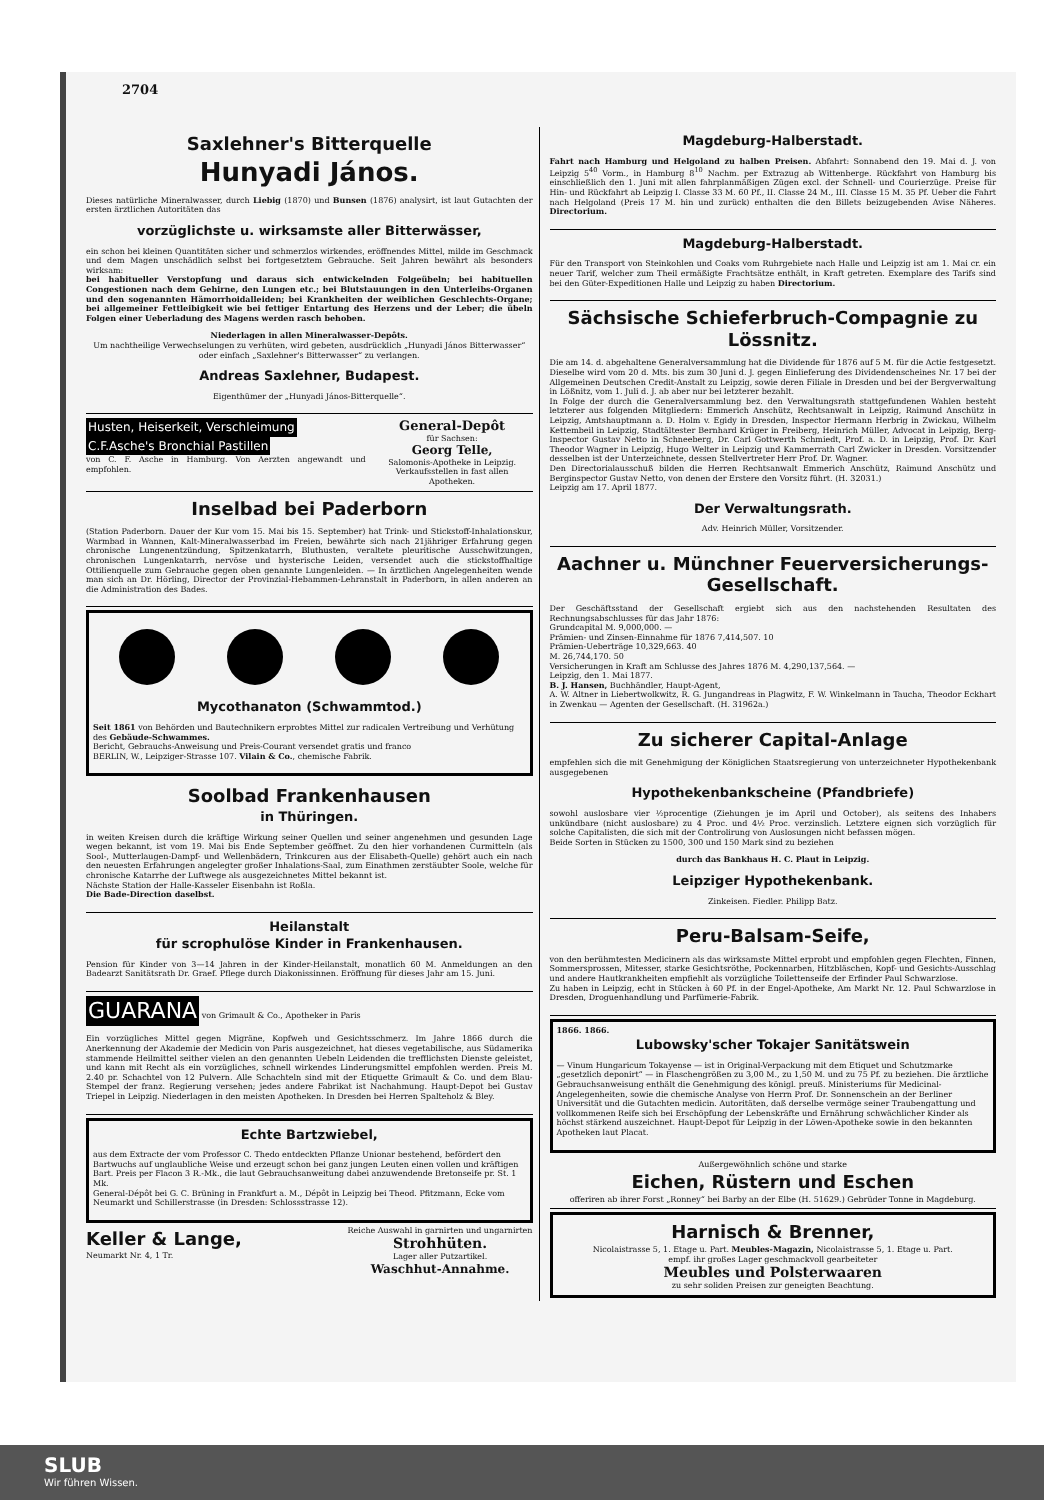2704
Saxlehner's Bitterquelle
Hunyadi János.
Dieses natürliche Mineralwasser, durch Liebig (1870) und Bunsen (1876) analysirt, ist laut Gutachten der ersten ärztlichen Autoritäten das
vorzüglichste u. wirksamste aller Bitterwässer,
ein schon bei kleinen Quantitäten sicher und schmerzlos wirkendes, eröffnendes Mittel, milde im Geschmack und dem Magen unschädlich selbst bei fortgesetztem Gebrauche. Seit Jahren bewährt als besonders wirksam:
bei habitueller Verstopfung und daraus sich entwickelnden Folgeübeln; bei habituellen Congestionen nach dem Gehirne, den Lungen etc.; bei Blutstauungen in den Unterleibs-Organen und den sogenannten Hämorrhoidalleiden; bei Krankheiten der weiblichen Geschlechts-Organe; bei allgemeiner Fettleibigkeit wie bei fettiger Entartung des Herzens und der Leber; die übeln Folgen einer Ueberladung des Magens werden rasch behoben.
Niederlagen in allen Mineralwasser-Depôts.
Um nachtheilige Verwechselungen zu verhüten, wird gebeten, ausdrücklich „Hunyadi János Bitterwasser“ oder einfach „Saxlehner's Bitterwasser“ zu verlangen.
Andreas Saxlehner, Budapest.
Eigenthümer der „Hunyadi János-Bitterquelle“.
Husten, Heiserkeit, Verschleimung
C.F.Asche's Bronchial Pastillen
von C. F. Asche in Hamburg. Von Aerzten angewandt und empfohlen.
General-Depôt
für Sachsen:
Georg Telle,
Salomonis-Apotheke in Leipzig.
Verkaufsstellen in fast allen Apotheken.
Inselbad bei Paderborn
(Station Paderborn. Dauer der Kur vom 15. Mai bis 15. September) hat Trink- und Stickstoff-Inhalationskur, Warmbad in Wannen, Kalt-Mineralwasserbad im Freien, bewährte sich nach 21jähriger Erfahrung gegen chronische Lungenentzündung, Spitzenkatarrh, Bluthusten, veraltete pleuritische Ausschwitzungen, chronischen Lungenkatarrh, nervöse und hysterische Leiden, versendet auch die stickstoffhaltige Ottilienquelle zum Gebrauche gegen oben genannte Lungenleiden. — In ärztlichen Angelegenheiten wende man sich an Dr. Hörling, Director der Provinzial-Hebammen-Lehranstalt in Paderborn, in allen anderen an die Administration des Bades.
Mycothanaton (Schwammtod.)
Seit 1861 von Behörden und Bautechnikern erprobtes Mittel zur radicalen Vertreibung und Verhütung des Gebäude-Schwammes.
Bericht, Gebrauchs-Anweisung und Preis-Courant versendet gratis und franco
BERLIN, W., Leipziger-Strasse 107. Vilain & Co., chemische Fabrik.
Soolbad Frankenhausen
in Thüringen.
in weiten Kreisen durch die kräftige Wirkung seiner Quellen und seiner angenehmen und gesunden Lage wegen bekannt, ist vom 19. Mai bis Ende September geöffnet. Zu den hier vorhandenen Curmitteln (als Sool-, Mutterlaugen-Dampf- und Wellenbädern, Trinkcuren aus der Elisabeth-Quelle) gehört auch ein nach den neuesten Erfahrungen angelegter großer Inhalations-Saal, zum Einathmen zerstäubter Soole, welche für chronische Katarrhe der Luftwege als ausgezeichnetes Mittel bekannt ist.
Nächste Station der Halle-Kasseler Eisenbahn ist Roßla.
Die Bade-Direction daselbst.
Heilanstalt
für scrophulöse Kinder in Frankenhausen.
Pension für Kinder von 3—14 Jahren in der Kinder-Heilanstalt, monatlich 60 M. Anmeldungen an den Badearzt Sanitätsrath Dr. Graef. Pflege durch Diakonissinnen. Eröffnung für dieses Jahr am 15. Juni.
GUARANA von Grimault & Co., Apotheker in Paris
Ein vorzügliches Mittel gegen Migräne, Kopfweh und Gesichtsschmerz. Im Jahre 1866 durch die Anerkennung der Akademie der Medicin von Paris ausgezeichnet, hat dieses vegetabilische, aus Südamerika stammende Heilmittel seither vielen an den genannten Uebeln Leidenden die trefflichsten Dienste geleistet, und kann mit Recht als ein vorzügliches, schnell wirkendes Linderungsmittel empfohlen werden. Preis M. 2.40 pr. Schachtel von 12 Pulvern. Alle Schachteln sind mit der Etiquette Grimault & Co. und dem Blau-Stempel der franz. Regierung versehen; jedes andere Fabrikat ist Nachahmung. Haupt-Depot bei Gustav Triepel in Leipzig. Niederlagen in den meisten Apotheken. In Dresden bei Herren Spalteholz & Bley.
Echte Bartzwiebel,
aus dem Extracte der vom Professor C. Thedo entdeckten Pflanze Unionar bestehend, befördert den Bartwuchs auf unglaubliche Weise und erzeugt schon bei ganz jungen Leuten einen vollen und kräftigen Bart. Preis per Flacon 3 R.-Mk., die laut Gebrauchsanweitung dabei anzuwendende Bretonseife pr. St. 1 Mk.
General-Dépôt bei G. C. Brüning in Frankfurt a. M., Dépôt in Leipzig bei Theod. Pfitzmann, Ecke vom Neumarkt und Schillerstrasse (in Dresden: Schlossstrasse 12).
Keller & Lange,
Neumarkt Nr. 4, 1 Tr.
Reiche Auswahl in garnirten und ungarnirten
Strohhüten.
Lager aller Putzartikel.
Waschhut-Annahme.
Magdeburg-Halberstadt.
Fahrt nach Hamburg und Helgoland zu halben Preisen. Abfahrt: Sonnabend den 19. Mai d. J. von Leipzig 5<sup>40</sup> Vorm., in Hamburg 8<sup>10</sup> Nachm. per Extrazug ab Wittenberge. Rückfahrt von Hamburg bis einschließlich den 1. Juni mit allen fahrplanmäßigen Zügen excl. der Schnell- und Courierzüge. Preise für Hin- und Rückfahrt ab Leipzig I. Classe 33 M. 60 Pf., II. Classe 24 M., III. Classe 15 M. 35 Pf. Ueber die Fahrt nach Helgoland (Preis 17 M. hin und zurück) enthalten die den Billets beizugebenden Avise Näheres. Directorium.
Magdeburg-Halberstadt.
Für den Transport von Steinkohlen und Coaks vom Ruhrgebiete nach Halle und Leipzig ist am 1. Mai cr. ein neuer Tarif, welcher zum Theil ermäßigte Frachtsätze enthält, in Kraft getreten. Exemplare des Tarifs sind bei den Güter-Expeditionen Halle und Leipzig zu haben Directorium.
Sächsische Schieferbruch-Compagnie zu Lössnitz.
Die am 14. d. abgehaltene Generalversammlung hat die Dividende für 1876 auf 5 M. für die Actie festgesetzt. Dieselbe wird vom 20 d. Mts. bis zum 30 Juni d. J. gegen Einlieferung des Dividendenscheines Nr. 17 bei der Allgemeinen Deutschen Credit-Anstalt zu Leipzig, sowie deren Filiale in Dresden und bei der Bergverwaltung in Lößnitz, vom 1. Juli d. J. ab aber nur bei letzterer bezahlt.
In Folge der durch die Generalversammlung bez. den Verwaltungsrath stattgefundenen Wahlen besteht letzterer aus folgenden Mitgliedern: Emmerich Anschütz, Rechtsanwalt in Leipzig, Raimund Anschütz in Leipzig, Amtshauptmann a. D. Holm v. Egidy in Dresden, Inspector Hermann Herbrig in Zwickau, Wilhelm Kettembeil in Leipzig, Stadtältester Bernhard Krüger in Freiberg, Heinrich Müller, Advocat in Leipzig, Berg-Inspector Gustav Netto in Schneeberg, Dr. Carl Gottwerth Schmiedt, Prof. a. D. in Leipzig, Prof. Dr. Karl Theodor Wagner in Leipzig, Hugo Welter in Leipzig und Kammerrath Carl Zwicker in Dresden. Vorsitzender desselben ist der Unterzeichnete, dessen Stellvertreter Herr Prof. Dr. Wagner.
Den Directorialausschuß bilden die Herren Rechtsanwalt Emmerich Anschütz, Raimund Anschütz und Berginspector Gustav Netto, von denen der Erstere den Vorsitz führt. (H. 32031.)
Leipzig am 17. April 1877.
Der Verwaltungsrath.
Adv. Heinrich Müller, Vorsitzender.
Aachner u. Münchner Feuerversicherungs-Gesellschaft.
Der Geschäftsstand der Gesellschaft ergiebt sich aus den nachstehenden Resultaten des Rechnungsabschlusses für das Jahr 1876:
Grundcapital M. 9,000,000. —
Prämien- und Zinsen-Einnahme für 1876 7,414,507. 10
Prämien-Ueberträge 10,329,663. 40
M. 26,744,170. 50
Versicherungen in Kraft am Schlusse des Jahres 1876 M. 4,290,137,564. —
Leipzig, den 1. Mai 1877.
B. J. Hansen, Buchhändler, Haupt-Agent,
A. W. Altner in Liebertwolkwitz, R. G. Jungandreas in Plagwitz, F. W. Winkelmann in Taucha, Theodor Eckhart in Zwenkau — Agenten der Gesellschaft. (H. 31962a.)
Zu sicherer Capital-Anlage
empfehlen sich die mit Genehmigung der Königlichen Staatsregierung von unterzeichneter Hypothekenbank ausgegebenen
Hypothekenbankscheine (Pfandbriefe)
sowohl auslosbare vier ½procentige (Ziehungen je im April und October), als seitens des Inhabers unkündbare (nicht auslosbare) zu 4 Proc. und 4½ Proc. verzinslich. Letztere eignen sich vorzüglich für solche Capitalisten, die sich mit der Controlirung von Auslosungen nicht befassen mögen.
Beide Sorten in Stücken zu 1500, 300 und 150 Mark sind zu beziehen
durch das Bankhaus H. C. Plaut in Leipzig.
Leipziger Hypothekenbank.
Zinkeisen. Fiedler. Philipp Batz.
Peru-Balsam-Seife,
von den berühmtesten Medicinern als das wirksamste Mittel erprobt und empfohlen gegen Flechten, Finnen, Sommersprossen, Mitesser, starke Gesichtsröthe, Pockennarben, Hitzbläschen, Kopf- und Gesichts-Ausschlag und andere Hautkrankheiten empfiehlt als vorzügliche Toilettenseife der Erfinder Paul Schwarzlose.
Zu haben in Leipzig, echt in Stücken à 60 Pf. in der Engel-Apotheke, Am Markt Nr. 12. Paul Schwarzlose in Dresden, Droguenhandlung und Parfümerie-Fabrik.
1866. 1866.
Lubowsky'scher Tokajer Sanitätswein
— Vinum Hungaricum Tokayense — ist in Original-Verpackung mit dem Etiquet und Schutzmarke „gesetzlich deponirt“ — in Flaschengrößen zu 3,00 M., zu 1,50 M. und zu 75 Pf. zu beziehen. Die ärztliche Gebrauchsanweisung enthält die Genehmigung des königl. preuß. Ministeriums für Medicinal-Angelegenheiten, sowie die chemische Analyse von Herrn Prof. Dr. Sonnenschein an der Berliner Universität und die Gutachten medicin. Autoritäten, daß derselbe vermöge seiner Traubengattung und vollkommenen Reife sich bei Erschöpfung der Lebenskräfte und Ernährung schwächlicher Kinder als höchst stärkend auszeichnet. Haupt-Depot für Leipzig in der Löwen-Apotheke sowie in den bekannten Apotheken laut Placat.
Außergewöhnlich schöne und starke
Eichen, Rüstern und Eschen
offeriren ab ihrer Forst „Ronney“ bei Barby an der Elbe (H. 51629.) Gebrüder Tonne in Magdeburg.
Harnisch & Brenner,
Nicolaistrasse 5, 1. Etage u. Part. Meubles-Magazin, Nicolaistrasse 5, 1. Etage u. Part.
empf. ihr großes Lager geschmackvoll gearbeiteter
Meubles und Polsterwaaren
zu sehr soliden Preisen zur geneigten Beachtung.
SLUB
Wir führen Wissen.